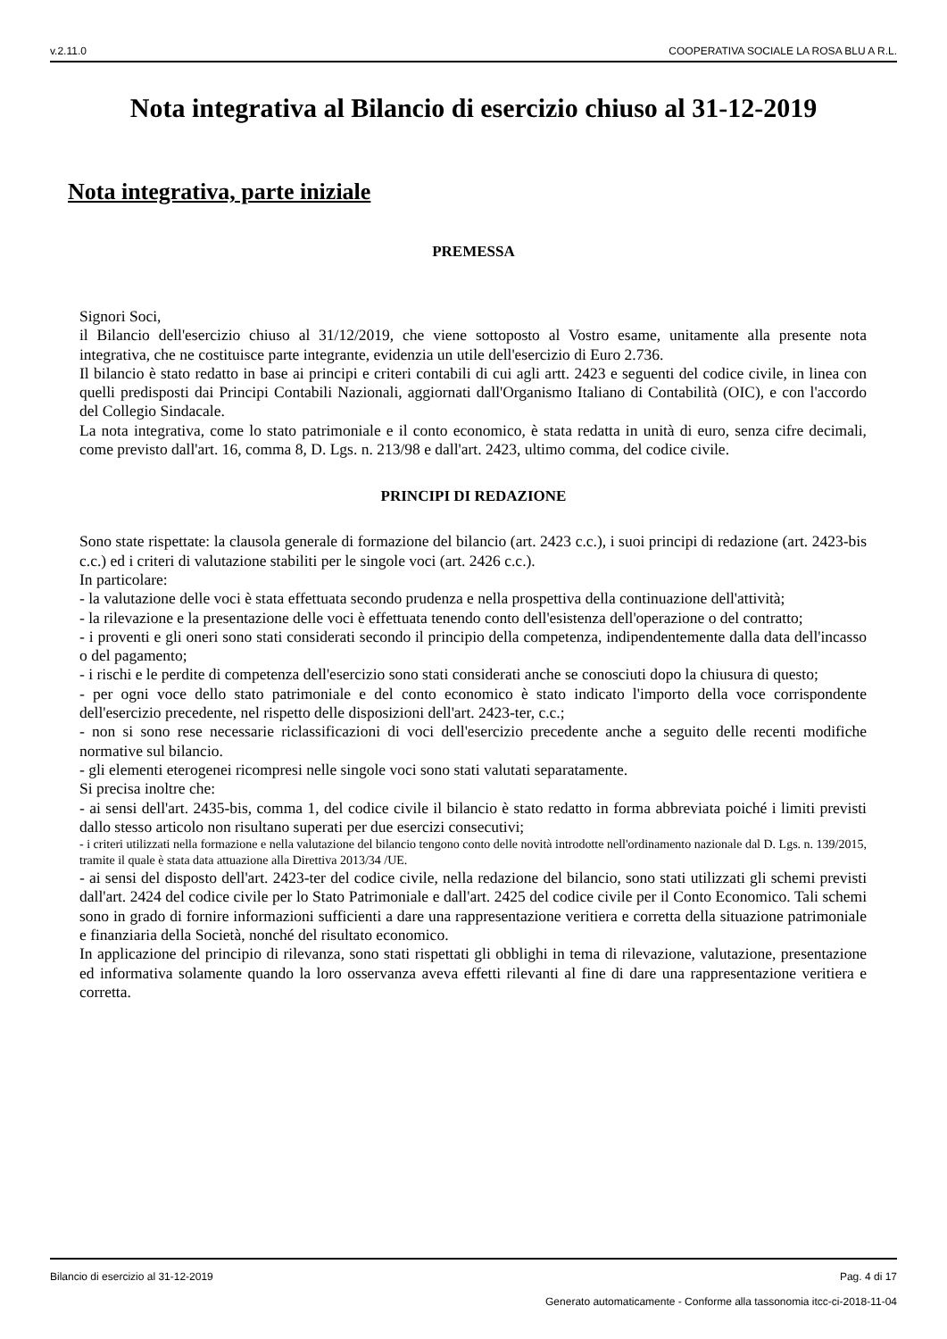v.2.11.0 COOPERATIVA SOCIALE LA ROSA BLU A R.L.
Nota integrativa al Bilancio di esercizio chiuso al 31-12-2019
Nota integrativa, parte iniziale
PREMESSA
Signori Soci,
il Bilancio dell'esercizio chiuso al 31/12/2019, che viene sottoposto al Vostro esame, unitamente alla presente nota integrativa, che ne costituisce parte integrante, evidenzia un utile dell'esercizio di Euro 2.736.
Il bilancio è stato redatto in base ai principi e criteri contabili di cui agli artt. 2423 e seguenti del codice civile, in linea con quelli predisposti dai Principi Contabili Nazionali, aggiornati dall'Organismo Italiano di Contabilità (OIC), e con l'accordo del Collegio Sindacale.
La nota integrativa, come lo stato patrimoniale e il conto economico, è stata redatta in unità di euro, senza cifre decimali, come previsto dall'art. 16, comma 8, D. Lgs. n. 213/98 e dall'art. 2423, ultimo comma, del codice civile.
PRINCIPI DI REDAZIONE
Sono state rispettate: la clausola generale di formazione del bilancio (art. 2423 c.c.), i suoi principi di redazione (art. 2423-bis c.c.) ed i criteri di valutazione stabiliti per le singole voci (art. 2426 c.c.).
In particolare:
- la valutazione delle voci è stata effettuata secondo prudenza e nella prospettiva della continuazione dell'attività;
- la rilevazione e la presentazione delle voci è effettuata tenendo conto dell'esistenza dell'operazione o del contratto;
- i proventi e gli oneri sono stati considerati secondo il principio della competenza, indipendentemente dalla data dell'incasso o del pagamento;
- i rischi e le perdite di competenza dell'esercizio sono stati considerati anche se conosciuti dopo la chiusura di questo;
- per ogni voce dello stato patrimoniale e del conto economico è stato indicato l'importo della voce corrispondente dell'esercizio precedente, nel rispetto delle disposizioni dell'art. 2423-ter, c.c.;
- non si sono rese necessarie riclassificazioni di voci dell'esercizio precedente anche a seguito delle recenti modifiche normative sul bilancio.
- gli elementi eterogenei ricompresi nelle singole voci sono stati valutati separatamente.
Si precisa inoltre che:
- ai sensi dell'art. 2435-bis, comma 1, del codice civile il bilancio è stato redatto in forma abbreviata poiché i limiti previsti dallo stesso articolo non risultano superati per due esercizi consecutivi;
- i criteri utilizzati nella formazione e nella valutazione del bilancio tengono conto delle novità introdotte nell'ordinamento nazionale dal D. Lgs. n. 139/2015, tramite il quale è stata data attuazione alla Direttiva 2013/34 /UE.
- ai sensi del disposto dell'art. 2423-ter del codice civile, nella redazione del bilancio, sono stati utilizzati gli schemi previsti dall'art. 2424 del codice civile per lo Stato Patrimoniale e dall'art. 2425 del codice civile per il Conto Economico. Tali schemi sono in grado di fornire informazioni sufficienti a dare una rappresentazione veritiera e corretta della situazione patrimoniale e finanziaria della Società, nonché del risultato economico.
In applicazione del principio di rilevanza, sono stati rispettati gli obblighi in tema di rilevazione, valutazione, presentazione ed informativa solamente quando la loro osservanza aveva effetti rilevanti al fine di dare una rappresentazione veritiera e corretta.
Bilancio di esercizio al 31-12-2019 Pag. 4 di 17
Generato automaticamente - Conforme alla tassonomia itcc-ci-2018-11-04